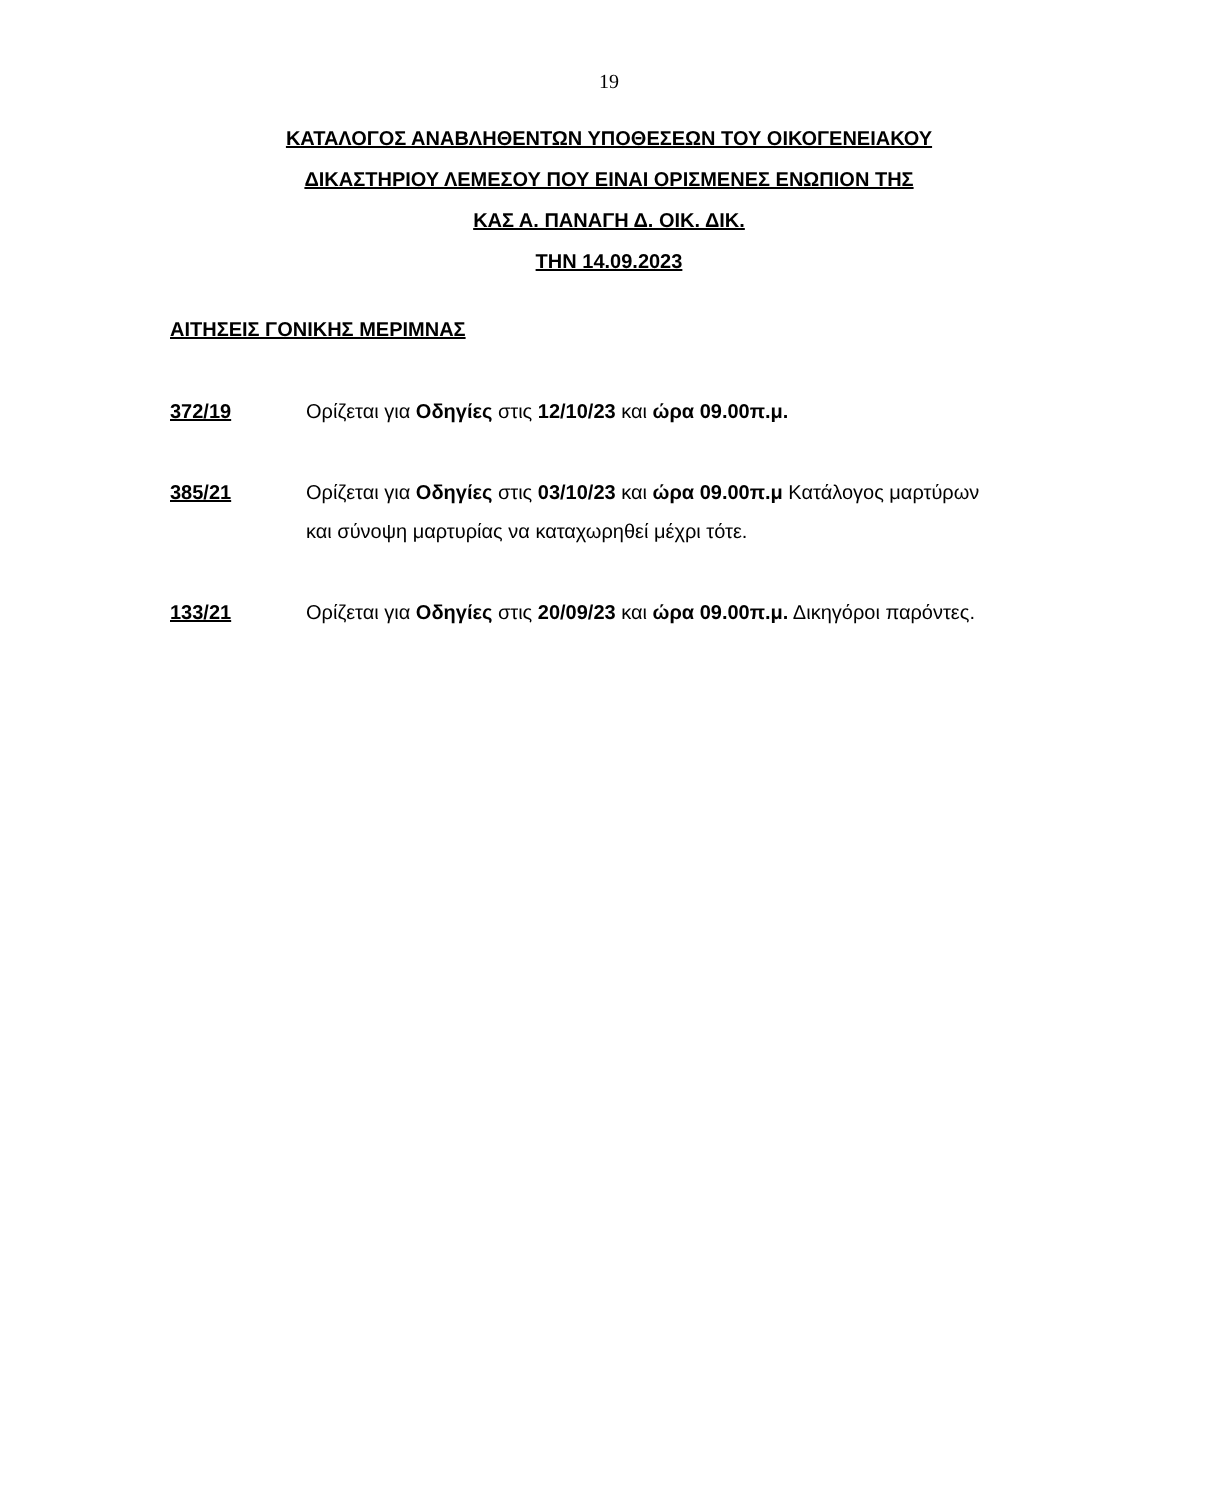19
ΚΑΤΑΛΟΓΟΣ ΑΝΑΒΛΗΘΕΝΤΩΝ ΥΠΟΘΕΣΕΩΝ ΤΟΥ ΟΙΚΟΓΕΝΕΙΑΚΟΥ
ΔΙΚΑΣΤΗΡΙΟΥ ΛΕΜΕΣΟΥ ΠΟΥ ΕΙΝΑΙ ΟΡΙΣΜΕΝΕΣ ΕΝΩΠΙΟΝ ΤΗΣ
ΚΑΣ Α. ΠΑΝΑΓΗ Δ. ΟΙΚ. ΔΙΚ.
ΤΗΝ 14.09.2023
ΑΙΤΗΣΕΙΣ ΓΟΝΙΚΗΣ ΜΕΡΙΜΝΑΣ
372/19 Ορίζεται για Οδηγίες στις 12/10/23 και ώρα 09.00π.μ.
385/21 Ορίζεται για Οδηγίες στις 03/10/23 και ώρα 09.00π.μ Κατάλογος μαρτύρων και σύνοψη μαρτυρίας να καταχωρηθεί μέχρι τότε.
133/21 Ορίζεται για Οδηγίες στις 20/09/23 και ώρα 09.00π.μ. Δικηγόροι παρόντες.